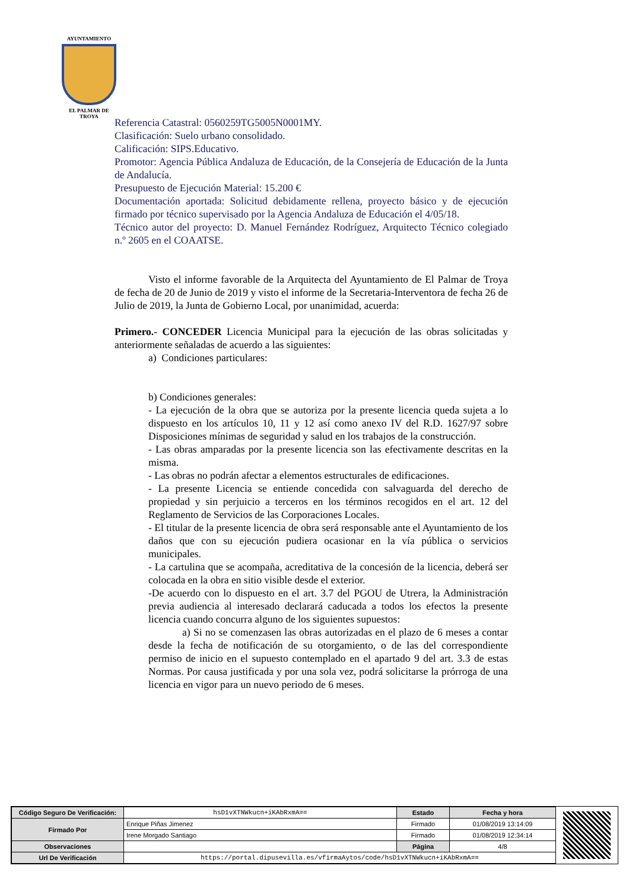AYUNTAMIENTO
EL PALMAR DE TROYA
Referencia Catastral: 0560259TG5005N0001MY.
Clasificación: Suelo urbano consolidado.
Calificación: SIPS.Educativo.
Promotor: Agencia Pública Andaluza de Educación, de la Consejería de Educación de la Junta de Andalucía.
Presupuesto de Ejecución Material: 15.200 €
Documentación aportada: Solicitud debidamente rellena, proyecto básico y de ejecución firmado por técnico supervisado por la Agencia Andaluza de Educación el 4/05/18.
Técnico autor del proyecto: D. Manuel Fernández Rodríguez, Arquitecto Técnico colegiado n.º 2605 en el COAATSE.
Visto el informe favorable de la Arquitecta del Ayuntamiento de El Palmar de Troya de fecha de 20 de Junio de 2019 y visto el informe de la Secretaria-Interventora de fecha 26 de Julio de 2019, la Junta de Gobierno Local, por unanimidad, acuerda:
Primero.- CONCEDER Licencia Municipal para la ejecución de las obras solicitadas y anteriormente señaladas de acuerdo a las siguientes:
a) Condiciones particulares:
b) Condiciones generales:
- La ejecución de la obra que se autoriza por la presente licencia queda sujeta a lo dispuesto en los artículos 10, 11 y 12 así como anexo IV del R.D. 1627/97 sobre Disposiciones mínimas de seguridad y salud en los trabajos de la construcción.
- Las obras amparadas por la presente licencia son las efectivamente descritas en la misma.
- Las obras no podrán afectar a elementos estructurales de edificaciones.
- La presente Licencia se entiende concedida con salvaguarda del derecho de propiedad y sin perjuicio a terceros en los términos recogidos en el art. 12 del Reglamento de Servicios de las Corporaciones Locales.
- El titular de la presente licencia de obra será responsable ante el Ayuntamiento de los daños que con su ejecución pudiera ocasionar en la vía pública o servicios municipales.
- La cartulina que se acompaña, acreditativa de la concesión de la licencia, deberá ser colocada en la obra en sitio visible desde el exterior.
-De acuerdo con lo dispuesto en el art. 3.7 del PGOU de Utrera, la Administración previa audiencia al interesado declarará caducada a todos los efectos la presente licencia cuando concurra alguno de los siguientes supuestos:
a) Si no se comenzasen las obras autorizadas en el plazo de 6 meses a contar desde la fecha de notificación de su otorgamiento, o de las del correspondiente permiso de inicio en el supuesto contemplado en el apartado 9 del art. 3.3 de estas Normas. Por causa justificada y por una sola vez, podrá solicitarse la prórroga de una licencia en vigor para un nuevo periodo de 6 meses.
| Código Seguro De Verificación: | hsD1vXTNWkucn+iKAbRxmA== | Estado | Fecha y hora |
| Firmado Por | Enrique Piñas Jimenez | Firmado | 01/08/2019 13:14:09 |
| | Irene Morgado Santiago | Firmado | 01/08/2019 12:34:14 |
| Observaciones | | Página | 4/8 |
| Url De Verificación | https://portal.dipusevilla.es/vfirmaAytos/code/hsD1vXTNWkucn+iKAbRxmA== | | |